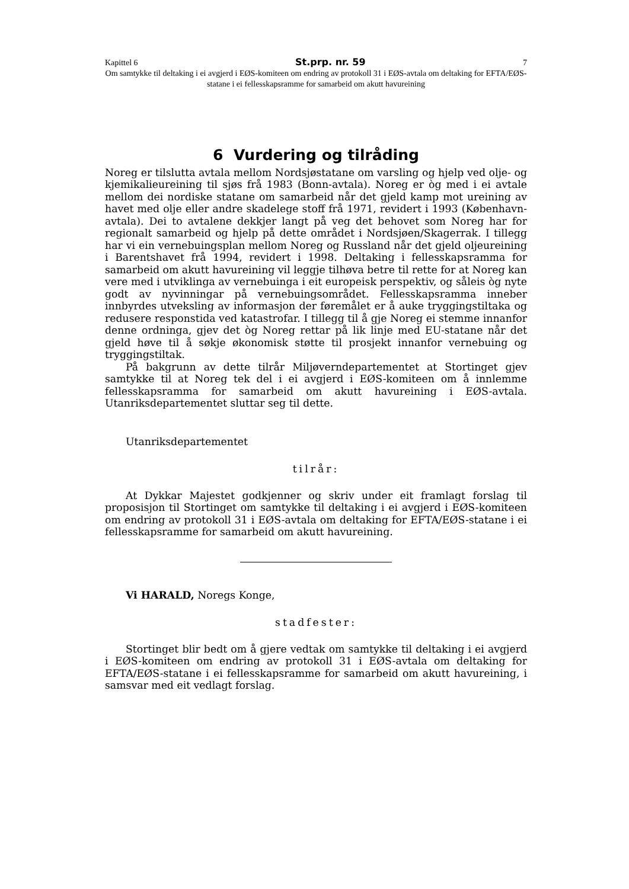Kapittel 6 St.prp. nr. 59 7
Om samtykke til deltaking i ei avgjerd i EØS-komiteen om endring av protokoll 31 i EØS-avtala om deltaking for EFTA/EØS-statane i ei fellesskapsramme for samarbeid om akutt havureining
6 Vurdering og tilråding
Noreg er tilslutta avtala mellom Nordsjøstatane om varsling og hjelp ved olje- og kjemikalieureining til sjøs frå 1983 (Bonn-avtala). Noreg er òg med i ei avtale mellom dei nordiske statane om samarbeid når det gjeld kamp mot ureining av havet med olje eller andre skadelege stoff frå 1971, revidert i 1993 (København-avtala). Dei to avtalene dekkjer langt på veg det behovet som Noreg har for regionalt samarbeid og hjelp på dette området i Nordsjøen/Skagerrak. I tillegg har vi ein vernebuingsplan mellom Noreg og Russland når det gjeld oljeureining i Barentshavet frå 1994, revidert i 1998. Deltaking i fellesskapsramma for samarbeid om akutt havureining vil leggje tilhøva betre til rette for at Noreg kan vere med i utviklinga av vernebuinga i eit europeisk perspektiv, og såleis òg nyte godt av nyvinningar på vernebuingsområdet. Fellesskapsramma inneber innbyrdes utveksling av informasjon der føremålet er å auke tryggingstiltaka og redusere responstida ved katastrofar. I tillegg til å gje Noreg ei stemme innanfor denne ordninga, gjev det òg Noreg rettar på lik linje med EU-statane når det gjeld høve til å søkje økonomisk støtte til prosjekt innanfor vernebuing og tryggingstiltak.
På bakgrunn av dette tilrår Miljøverndepartementet at Stortinget gjev samtykke til at Noreg tek del i ei avgjerd i EØS-komiteen om å innlemme fellesskapsramma for samarbeid om akutt havureining i EØS-avtala. Utanriksdepartementet sluttar seg til dette.
Utanriksdepartementet
tilrår:
At Dykkar Majestet godkjenner og skriv under eit framlagt forslag til proposisjon til Stortinget om samtykke til deltaking i ei avgjerd i EØS-komiteen om endring av protokoll 31 i EØS-avtala om deltaking for EFTA/EØS-statane i ei fellesskapsramme for samarbeid om akutt havureining.
Vi HARALD, Noregs Konge,
stadfester:
Stortinget blir bedt om å gjere vedtak om samtykke til deltaking i ei avgjerd i EØS-komiteen om endring av protokoll 31 i EØS-avtala om deltaking for EFTA/EØS-statane i ei fellesskapsramme for samarbeid om akutt havureining, i samsvar med eit vedlagt forslag.